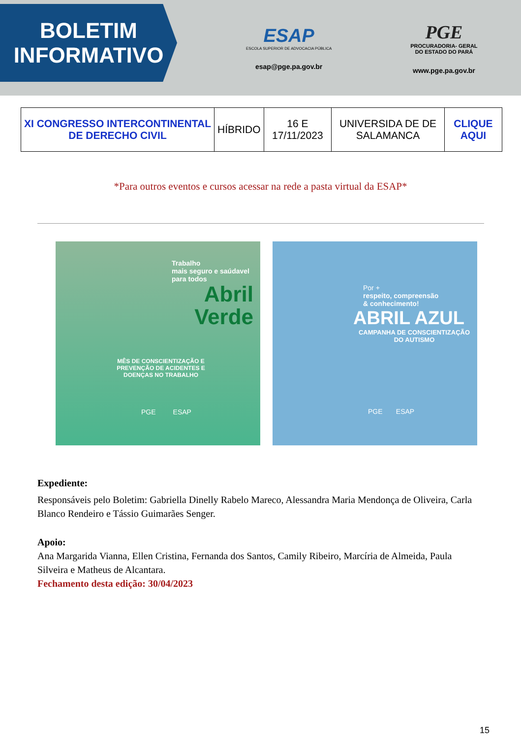BOLETIM
INFORMATIVO
ESAP
ESCOLA SUPERIOR DE ADVOCACIA PÚBLICA
esap@pge.pa.gov.br
PGE
PROCURADORIA- GERAL
DO ESTADO DO PARÁ
www.pge.pa.gov.br
| XI CONGRESSO INTERCONTINENTAL DE DERECHO CIVIL | HÍBRIDO | 16 E 17/11/2023 | UNIVERSIDA DE DE SALAMANCA | CLIQUE AQUI |
*Para outros eventos e cursos acessar na rede a pasta virtual da ESAP*
Trabalho
mais seguro e saúdavel
para todos
Abril
Verde
MÊS DE CONSCIENTIZAÇÃO E PREVENÇÃO DE ACIDENTES E DOENÇAS NO TRABALHO
PGE ESAP
Por +
respeito, compreensão
& conhecimento!
ABRIL AZUL
CAMPANHA DE CONSCIENTIZAÇÃO DO AUTISMO
PGE ESAP
Expediente:
Responsáveis pelo Boletim: Gabriella Dinelly Rabelo Mareco, Alessandra Maria Mendonça de Oliveira, Carla Blanco Rendeiro e Tássio Guimarães Senger.
Apoio:
Ana Margarida Vianna, Ellen Cristina, Fernanda dos Santos, Camily Ribeiro, Marcíria de Almeida, Paula Silveira e Matheus de Alcantara.
Fechamento desta edição: 30/04/2023
15